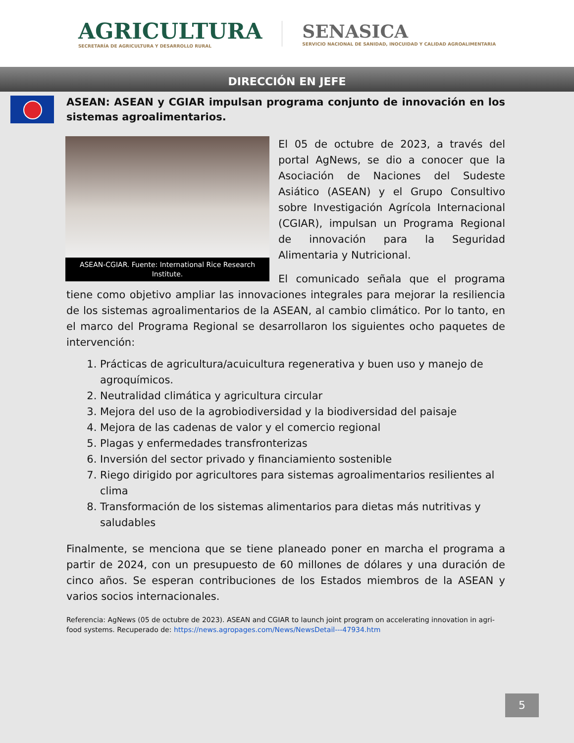AGRICULTURA
SECRETARÍA DE AGRICULTURA Y DESARROLLO RURAL
SENASICA
SERVICIO NACIONAL DE SANIDAD, INOCUIDAD Y CALIDAD AGROALIMENTARIA
DIRECCIÓN EN JEFE
ASEAN: ASEAN y CGIAR impulsan programa conjunto de innovación en los sistemas agroalimentarios.
ASEAN-CGIAR. Fuente: International Rice Research Institute.
El 05 de octubre de 2023, a través del portal AgNews, se dio a conocer que la Asociación de Naciones del Sudeste Asiático (ASEAN) y el Grupo Consultivo sobre Investigación Agrícola Internacional (CGIAR), impulsan un Programa Regional de innovación para la Seguridad Alimentaria y Nutricional.
El comunicado señala que el programa tiene como objetivo ampliar las innovaciones integrales para mejorar la resiliencia de los sistemas agroalimentarios de la ASEAN, al cambio climático. Por lo tanto, en el marco del Programa Regional se desarrollaron los siguientes ocho paquetes de intervención:
1. Prácticas de agricultura/acuicultura regenerativa y buen uso y manejo de agroquímicos.
2. Neutralidad climática y agricultura circular
3. Mejora del uso de la agrobiodiversidad y la biodiversidad del paisaje
4. Mejora de las cadenas de valor y el comercio regional
5. Plagas y enfermedades transfronterizas
6. Inversión del sector privado y financiamiento sostenible
7. Riego dirigido por agricultores para sistemas agroalimentarios resilientes al clima
8. Transformación de los sistemas alimentarios para dietas más nutritivas y saludables
Finalmente, se menciona que se tiene planeado poner en marcha el programa a partir de 2024, con un presupuesto de 60 millones de dólares y una duración de cinco años. Se esperan contribuciones de los Estados miembros de la ASEAN y varios socios internacionales.
Referencia: AgNews (05 de octubre de 2023). ASEAN and CGIAR to launch joint program on accelerating innovation in agri-food systems. Recuperado de: https://news.agropages.com/News/NewsDetail---47934.htm
5